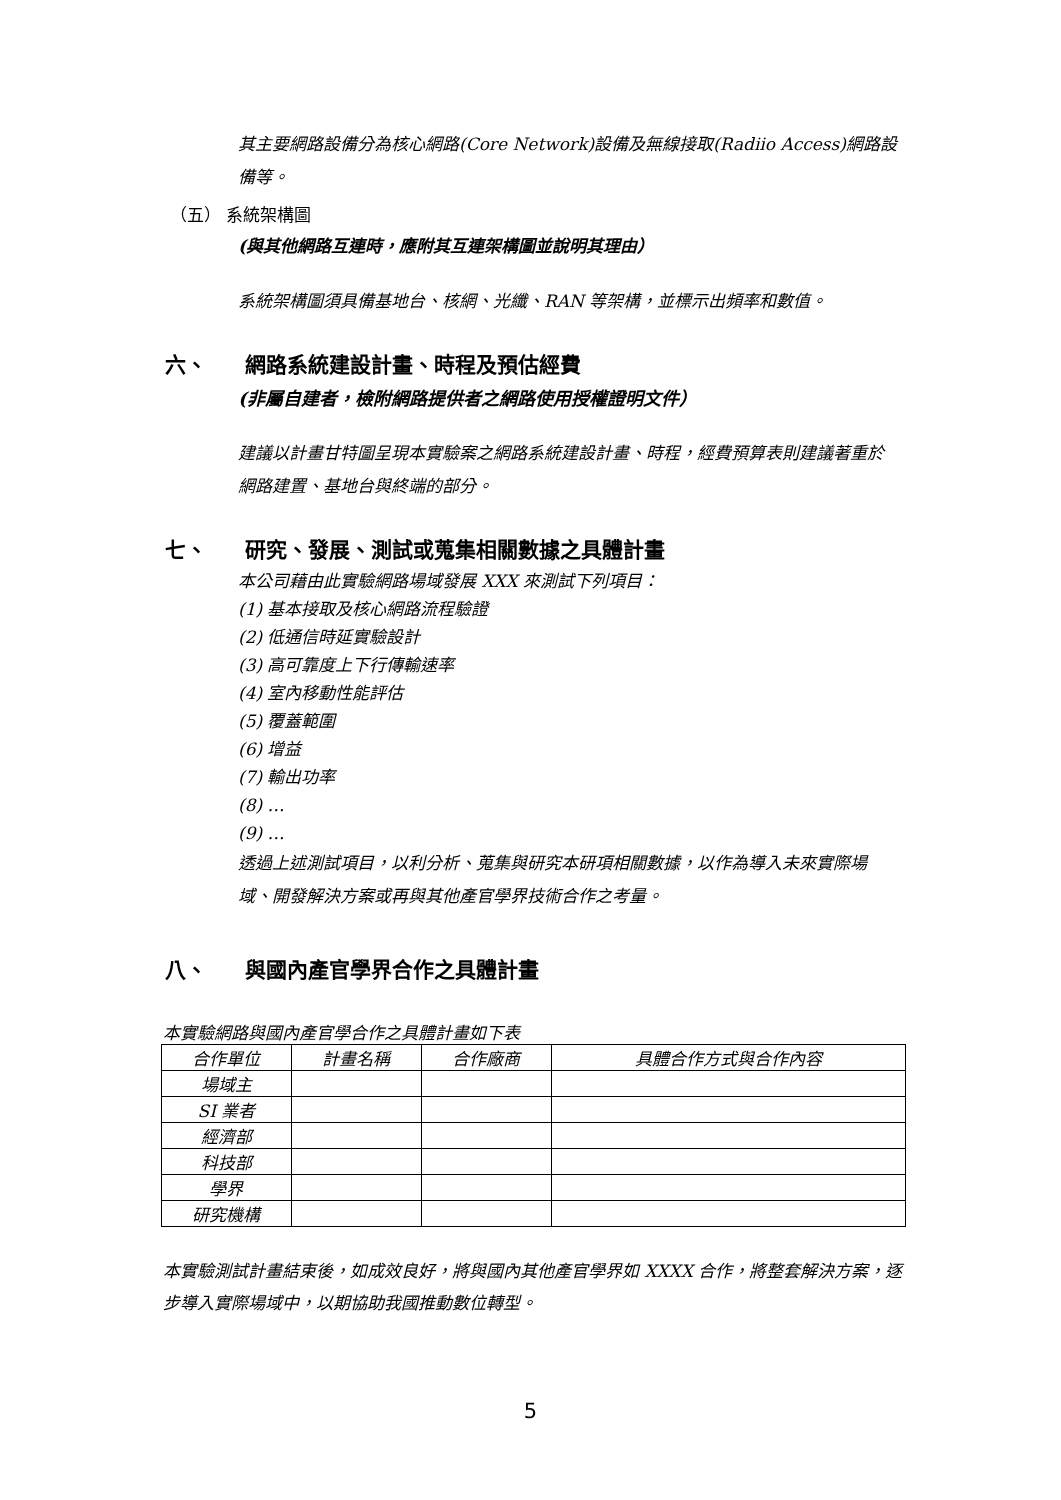其主要網路設備分為核心網路(Core Network)設備及無線接取(Radiio Access)網路設備等。
（五） 系統架構圖
(與其他網路互連時，應附其互連架構圖並說明其理由）
系統架構圖須具備基地台、核網、光纖、RAN 等架構，並標示出頻率和數值。
六、 網路系統建設計畫、時程及預估經費
(非屬自建者，檢附網路提供者之網路使用授權證明文件）
建議以計畫甘特圖呈現本實驗案之網路系統建設計畫、時程，經費預算表則建議著重於網路建置、基地台與終端的部分。
七、 研究、發展、測試或蒐集相關數據之具體計畫
本公司藉由此實驗網路場域發展 XXX 來測試下列項目：
(1) 基本接取及核心網路流程驗證
(2) 低通信時延實驗設計
(3) 高可靠度上下行傳輸速率
(4) 室內移動性能評估
(5) 覆蓋範圍
(6) 增益
(7) 輸出功率
(8) …
(9) …
透過上述測試項目，以利分析、蒐集與研究本研項相關數據，以作為導入未來實際場域、開發解決方案或再與其他產官學界技術合作之考量。
八、 與國內產官學界合作之具體計畫
本實驗網路與國內產官學合作之具體計畫如下表
| 合作單位 | 計畫名稱 | 合作廠商 | 具體合作方式與合作內容 |
| --- | --- | --- | --- |
| 場域主 | | | |
| SI 業者 | | | |
| 經濟部 | | | |
| 科技部 | | | |
| 學界 | | | |
| 研究機構 | | | |
本實驗測試計畫結束後，如成效良好，將與國內其他產官學界如 XXXX 合作，將整套解決方案，逐步導入實際場域中，以期協助我國推動數位轉型。
5